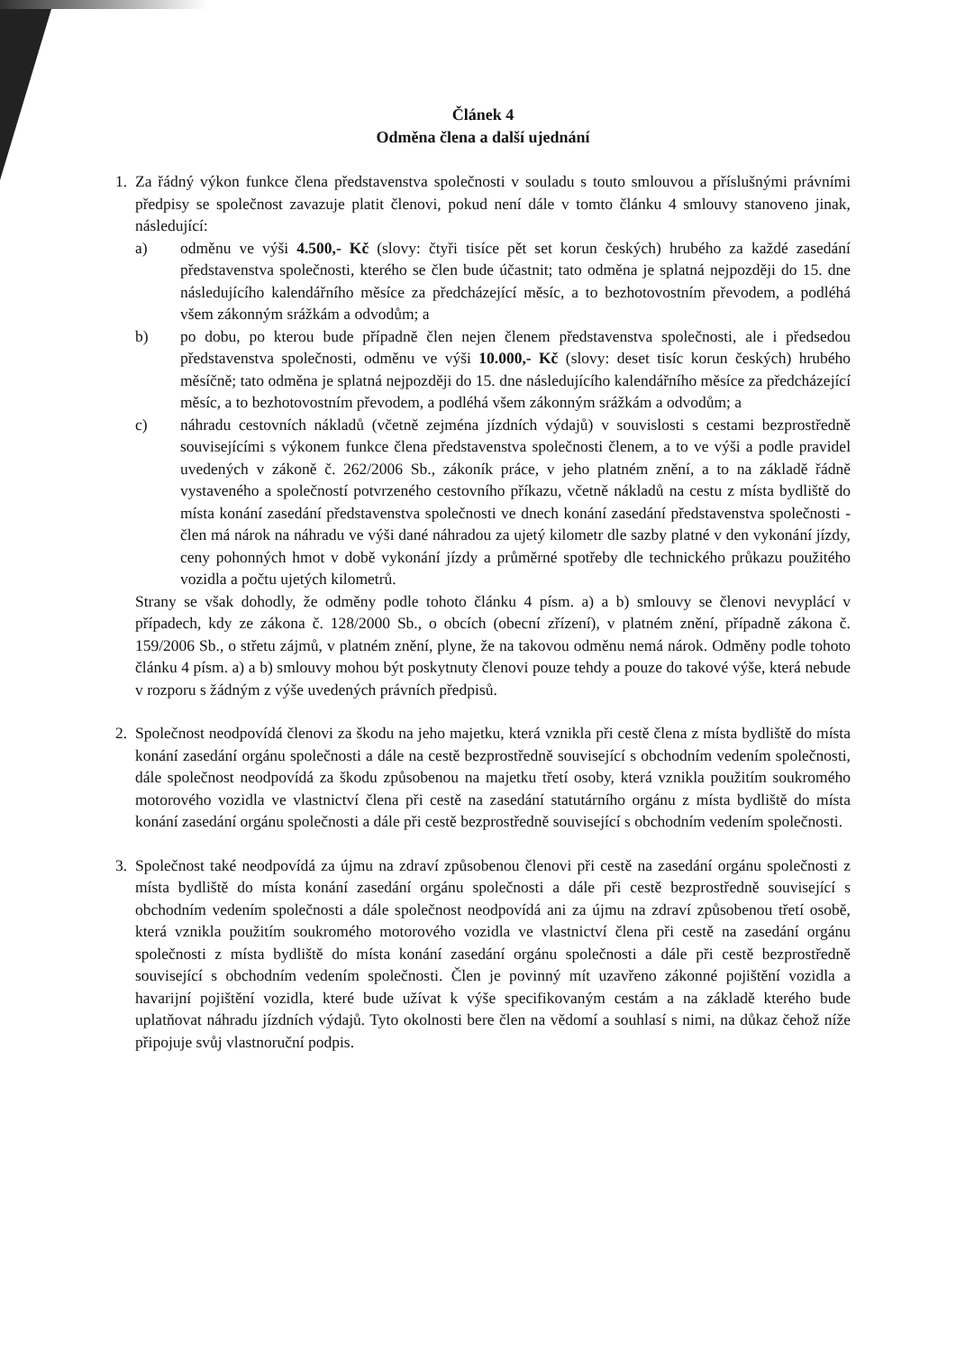Článek 4
Odměna člena a další ujednání
1. Za řádný výkon funkce člena představenstva společnosti v souladu s touto smlouvou a příslušnými právními předpisy se společnost zavazuje platit členovi, pokud není dále v tomto článku 4 smlouvy stanoveno jinak, následující:
a) odměnu ve výši 4.500,- Kč (slovy: čtyři tisíce pět set korun českých) hrubého za každé zasedání představenstva společnosti, kterého se člen bude účastnit; tato odměna je splatná nejpozději do 15. dne následujícího kalendářního měsíce za předcházející měsíc, a to bezhotovostním převodem, a podléhá všem zákonným srážkám a odvodům; a
b) po dobu, po kterou bude případně člen nejen členem představenstva společnosti, ale i předsedou představenstva společnosti, odměnu ve výši 10.000,- Kč (slovy: deset tisíc korun českých) hrubého měsíčně; tato odměna je splatná nejpozději do 15. dne následujícího kalendářního měsíce za předcházející měsíc, a to bezhotovostním převodem, a podléhá všem zákonným srážkám a odvodům; a
c) náhradu cestovních nákladů (včetně zejména jízdních výdajů) v souvislosti s cestami bezprostředně souvisejícími s výkonem funkce člena představenstva společnosti členem, a to ve výši a podle pravidel uvedených v zákoně č. 262/2006 Sb., zákoník práce, v jeho platném znění, a to na základě řádně vystaveného a společností potvrzeného cestovního příkazu, včetně nákladů na cestu z místa bydliště do místa konání zasedání představenstva společnosti ve dnech konání zasedání představenstva společnosti - člen má nárok na náhradu ve výši dané náhradou za ujetý kilometr dle sazby platné v den vykonání jízdy, ceny pohonných hmot v době vykonání jízdy a průměrné spotřeby dle technického průkazu použitého vozidla a počtu ujetých kilometrů.
Strany se však dohodly, že odměny podle tohoto článku 4 písm. a) a b) smlouvy se členovi nevyplácí v případech, kdy ze zákona č. 128/2000 Sb., o obcích (obecní zřízení), v platném znění, případně zákona č. 159/2006 Sb., o střetu zájmů, v platném znění, plyne, že na takovou odměnu nemá nárok. Odměny podle tohoto článku 4 písm. a) a b) smlouvy mohou být poskytnuty členovi pouze tehdy a pouze do takové výše, která nebude v rozporu s žádným z výše uvedených právních předpisů.
2. Společnost neodpovídá členovi za škodu na jeho majetku, která vznikla při cestě člena z místa bydliště do místa konání zasedání orgánu společnosti a dále na cestě bezprostředně související s obchodním vedením společnosti, dále společnost neodpovídá za škodu způsobenou na majetku třetí osoby, která vznikla použitím soukromého motorového vozidla ve vlastnictví člena při cestě na zasedání statutárního orgánu z místa bydliště do místa konání zasedání orgánu společnosti a dále při cestě bezprostředně související s obchodním vedením společnosti.
3. Společnost také neodpovídá za újmu na zdraví způsobenou členovi při cestě na zasedání orgánu společnosti z místa bydliště do místa konání zasedání orgánu společnosti a dále při cestě bezprostředně související s obchodním vedením společnosti a dále společnost neodpovídá ani za újmu na zdraví způsobenou třetí osobě, která vznikla použitím soukromého motorového vozidla ve vlastnictví člena při cestě na zasedání orgánu společnosti z místa bydliště do místa konání zasedání orgánu společnosti a dále při cestě bezprostředně související s obchodním vedením společnosti. Člen je povinný mít uzavřeno zákonné pojištění vozidla a havarijní pojištění vozidla, které bude užívat k výše specifikovaným cestám a na základě kterého bude uplatňovat náhradu jízdních výdajů. Tyto okolnosti bere člen na vědomí a souhlasí s nimi, na důkaz čehož níže připojuje svůj vlastnoruční podpis.